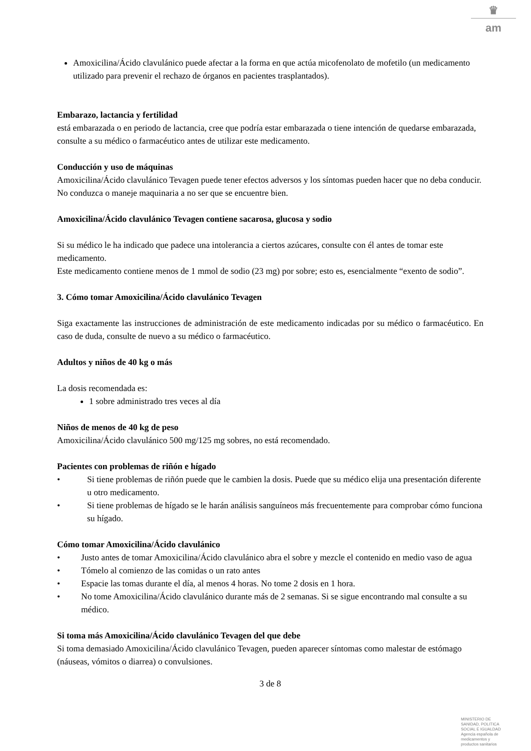♛
am
Amoxicilina/Ácido clavulánico puede afectar a la forma en que actúa micofenolato de mofetilo (un medicamento utilizado para prevenir el rechazo de órganos en pacientes trasplantados).
Embarazo, lactancia y fertilidad
está embarazada o en periodo de lactancia, cree que podría estar embarazada o tiene intención de quedarse embarazada, consulte a su médico o farmacéutico antes de utilizar este medicamento.
Conducción y uso de máquinas
Amoxicilina/Ácido clavulánico Tevagen puede tener efectos adversos y los síntomas pueden hacer que no deba conducir.
No conduzca o maneje maquinaria a no ser que se encuentre bien.
Amoxicilina/Ácido clavulánico Tevagen contiene sacarosa, glucosa y sodio
Si su médico le ha indicado que padece una intolerancia a ciertos azúcares, consulte con él antes de tomar este medicamento.
Este medicamento contiene menos de 1 mmol de sodio (23 mg) por sobre; esto es, esencialmente “exento de sodio”.
3. Cómo tomar Amoxicilina/Ácido clavulánico Tevagen
Siga exactamente las instrucciones de administración de este medicamento indicadas por su médico o farmacéutico. En caso de duda, consulte de nuevo a su médico o farmacéutico.
Adultos y niños de 40 kg o más
La dosis recomendada es:
1 sobre administrado tres veces al día
Niños de menos de 40 kg de peso
Amoxicilina/Ácido clavulánico 500 mg/125 mg sobres, no está recomendado.
Pacientes con problemas de riñón e hígado
• Si tiene problemas de riñón puede que le cambien la dosis. Puede que su médico elija una presentación diferente u otro medicamento.
• Si tiene problemas de hígado se le harán análisis sanguíneos más frecuentemente para comprobar cómo funciona su hígado.
Cómo tomar Amoxicilina/Ácido clavulánico
• Justo antes de tomar Amoxicilina/Ácido clavulánico abra el sobre y mezcle el contenido en medio vaso de agua
• Tómelo al comienzo de las comidas o un rato antes
• Espacie las tomas durante el día, al menos 4 horas. No tome 2 dosis en 1 hora.
• No tome Amoxicilina/Ácido clavulánico durante más de 2 semanas. Si se sigue encontrando mal consulte a su médico.
Si toma más Amoxicilina/Ácido clavulánico Tevagen del que debe
Si toma demasiado Amoxicilina/Ácido clavulánico Tevagen, pueden aparecer síntomas como malestar de estómago (náuseas, vómitos o diarrea) o convulsiones.
3 de 8
MINISTERIO DE
SANIDAD, POLITICA
SOCIAL E IGUALDAD
Agencia española de
medicamentos y
productos sanitarios